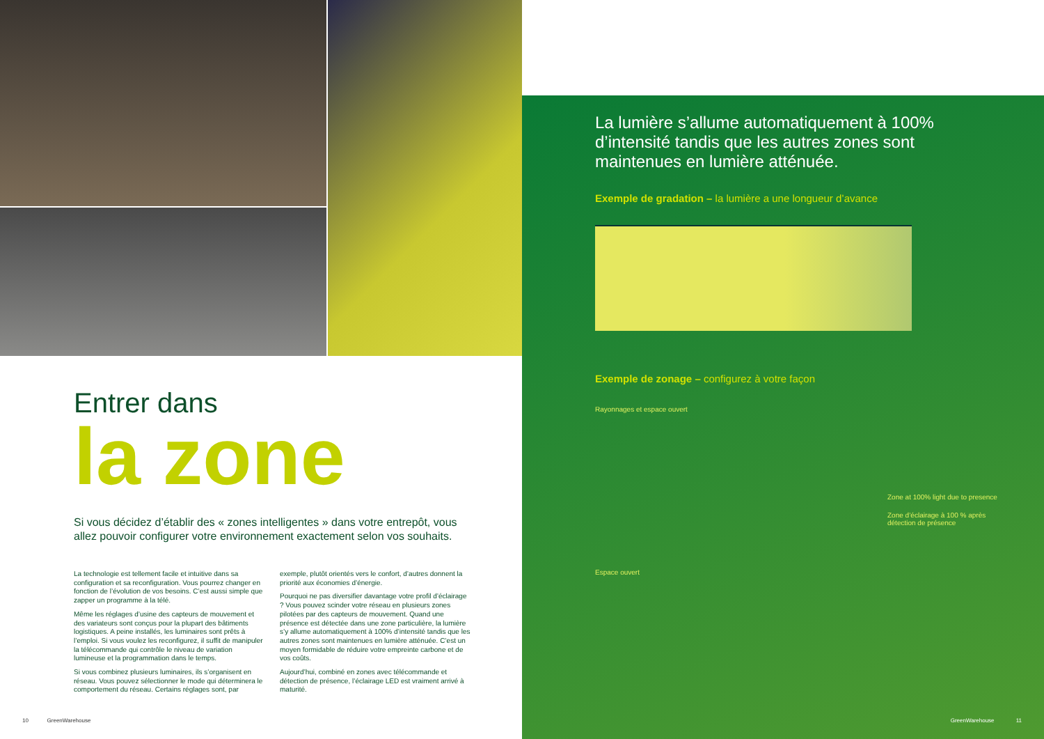Entrer dans
la zone
Si vous décidez d’établir des « zones intelligentes » dans votre entrepôt, vous allez pouvoir configurer votre environnement exactement selon vos souhaits.
La technologie est tellement facile et intuitive dans sa configuration et sa reconfiguration. Vous pourrez changer en fonction de l’évolution de vos besoins. C’est aussi simple que zapper un programme à la télé.
Même les réglages d’usine des capteurs de mouvement et des variateurs sont conçus pour la plupart des bâtiments logistiques. A peine installés, les luminaires sont prêts à l’emploi. Si vous voulez les reconfigurez, il suffit de manipuler la télécommande qui contrôle le niveau de variation lumineuse et la programmation dans le temps.
Si vous combinez plusieurs luminaires, ils s’organisent en réseau. Vous pouvez sélectionner le mode qui déterminera le comportement du réseau. Certains réglages sont, par
exemple, plutôt orientés vers le confort, d’autres donnent la priorité aux économies d’énergie.
Pourquoi ne pas diversifier davantage votre profil d’éclairage ? Vous pouvez scinder votre réseau en plusieurs zones pilotées par des capteurs de mouvement. Quand une présence est détectée dans une zone particulière, la lumière s’y allume automatiquement à 100% d’intensité tandis que les autres zones sont maintenues en lumière atténuée. C’est un moyen formidable de réduire votre empreinte carbone et de vos coûts.
Aujourd’hui, combiné en zones avec télécommande et détection de présence, l’éclairage LED est vraiment arrivé à maturité.
10 GreenWarehouse
La lumière s’allume automatiquement à 100% d’intensité tandis que les autres zones sont maintenues en lumière atténuée.
Exemple de gradation – la lumière a une longueur d’avance
Exemple de zonage – configurez à votre façon
Rayonnages et espace ouvert
Zone at 100% light due to presence
Zone d’éclairage à 100 % après détection de présence
Espace ouvert
GreenWarehouse 11